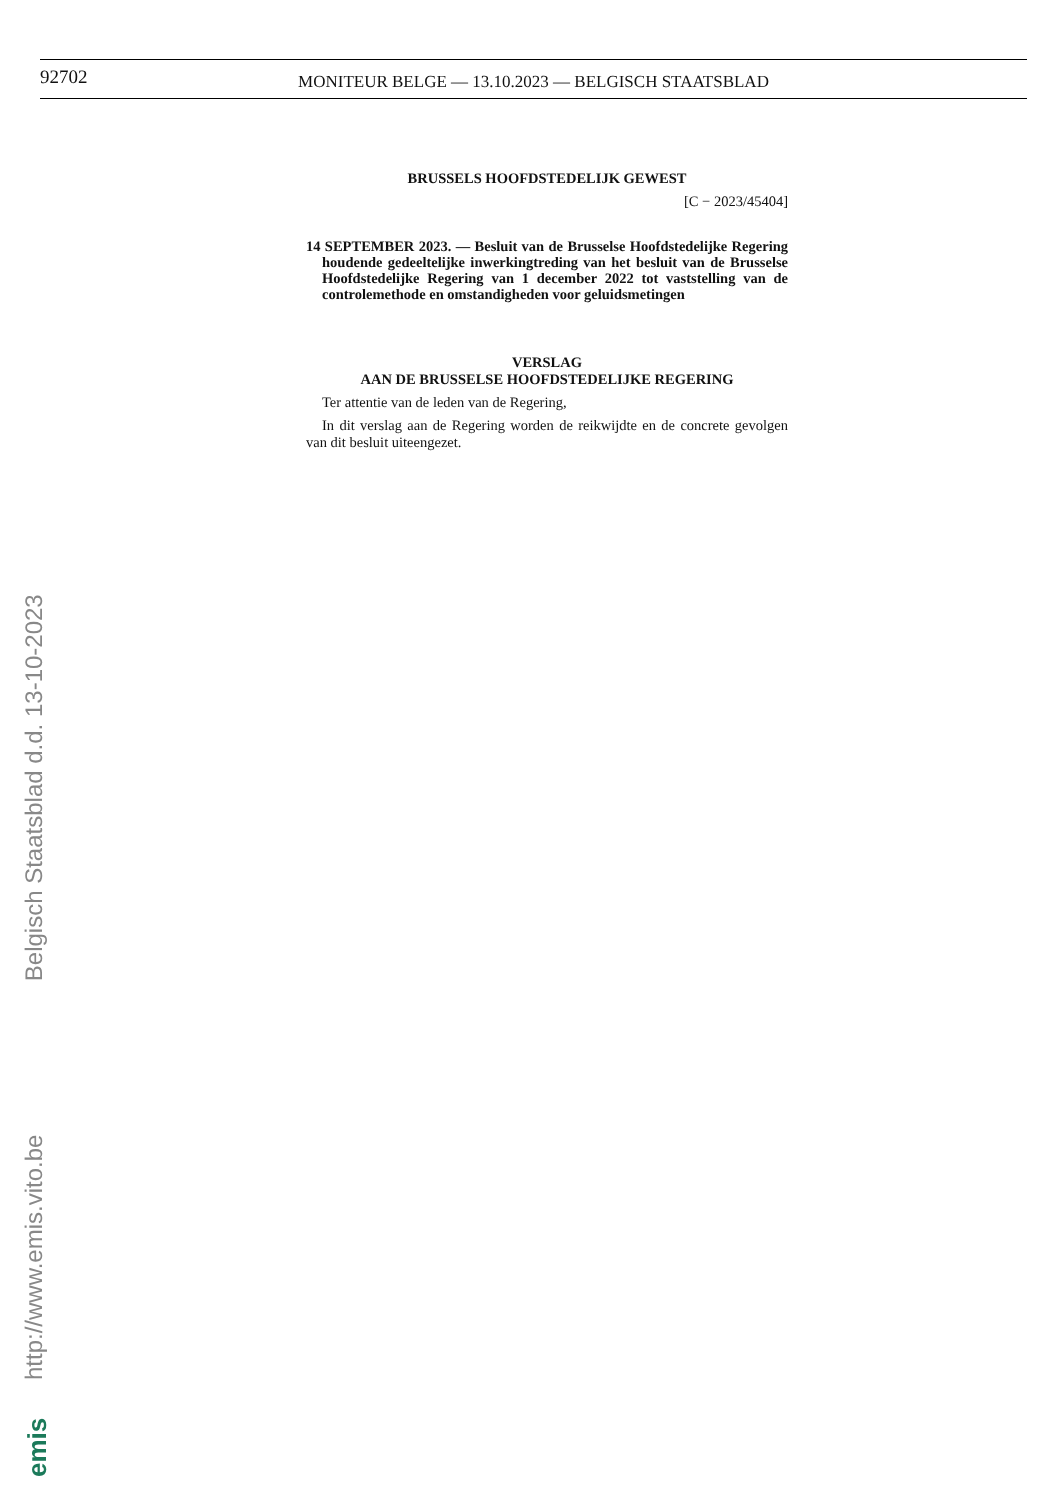92702
MONITEUR BELGE — 13.10.2023 — BELGISCH STAATSBLAD
BRUSSELS HOOFDSTEDELIJK GEWEST
[C − 2023/45404]
14 SEPTEMBER 2023. — Besluit van de Brusselse Hoofdstedelijke Regering houdende gedeeltelijke inwerkingtreding van het besluit van de Brusselse Hoofdstedelijke Regering van 1 december 2022 tot vaststelling van de controlemethode en omstandigheden voor geluidsmetingen
VERSLAG
AAN DE BRUSSELSE HOOFDSTEDELIJKE REGERING
Ter attentie van de leden van de Regering,
In dit verslag aan de Regering worden de reikwijdte en de concrete gevolgen van dit besluit uiteengezet.
http://www.emis.vito.be Belgisch Staatsblad d.d. 13-10-2023
emis